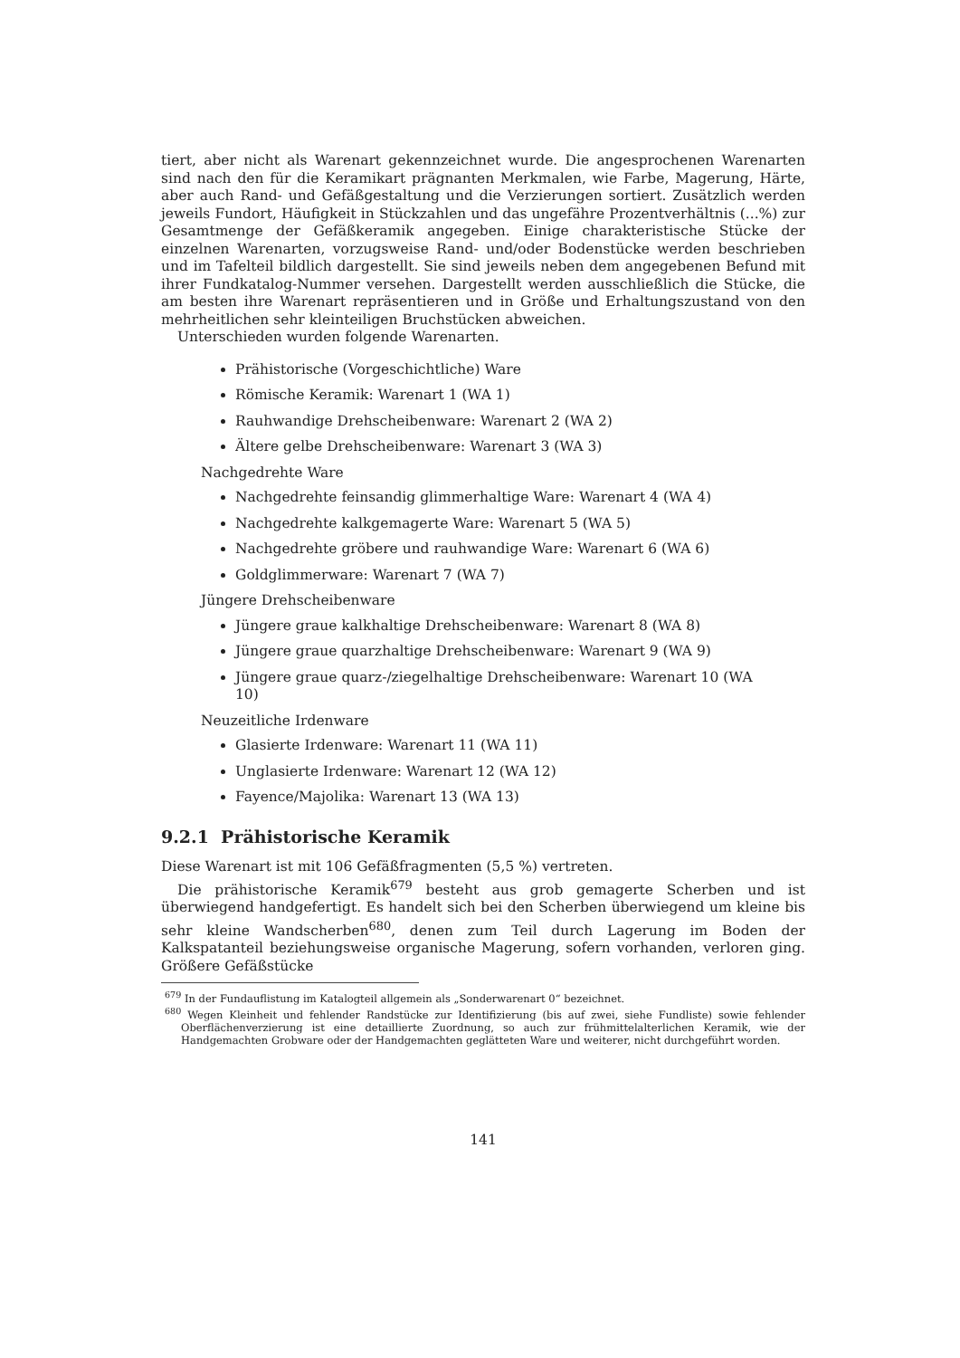tiert, aber nicht als Warenart gekennzeichnet wurde. Die angesprochenen Warenarten sind nach den für die Keramikart prägnanten Merkmalen, wie Farbe, Magerung, Härte, aber auch Rand- und Gefäßgestaltung und die Verzierungen sortiert. Zusätzlich werden jeweils Fundort, Häufigkeit in Stückzahlen und das ungefähre Prozentverhältnis (...%) zur Gesamtmenge der Gefäßkeramik angegeben. Einige charakteristische Stücke der einzelnen Warenarten, vorzugsweise Rand- und/oder Bodenstücke werden beschrieben und im Tafelteil bildlich dargestellt. Sie sind jeweils neben dem angegebenen Befund mit ihrer Fundkatalog-Nummer versehen. Dargestellt werden ausschließlich die Stücke, die am besten ihre Warenart repräsentieren und in Größe und Erhaltungszustand von den mehrheitlichen sehr kleinteiligen Bruchstücken abweichen.
Unterschieden wurden folgende Warenarten.
Prähistorische (Vorgeschichtliche) Ware
Römische Keramik: Warenart 1 (WA 1)
Rauhwandige Drehscheibenware: Warenart 2 (WA 2)
Ältere gelbe Drehscheibenware: Warenart 3 (WA 3)
Nachgedrehte Ware
Nachgedrehte feinsandig glimmerhaltige Ware: Warenart 4 (WA 4)
Nachgedrehte kalkgemagerte Ware: Warenart 5 (WA 5)
Nachgedrehte gröbere und rauhwandige Ware: Warenart 6 (WA 6)
Goldglimmerware: Warenart 7 (WA 7)
Jüngere Drehscheibenware
Jüngere graue kalkhaltige Drehscheibenware: Warenart 8 (WA 8)
Jüngere graue quarzhaltige Drehscheibenware: Warenart 9 (WA 9)
Jüngere graue quarz-/ziegelhaltige Drehscheibenware: Warenart 10 (WA 10)
Neuzeitliche Irdenware
Glasierte Irdenware: Warenart 11 (WA 11)
Unglasierte Irdenware: Warenart 12 (WA 12)
Fayence/Majolika: Warenart 13 (WA 13)
9.2.1 Prähistorische Keramik
Diese Warenart ist mit 106 Gefäßfragmenten (5,5 %) vertreten.
Die prähistorische Keramik<sup>679</sup> besteht aus grob gemagerte Scherben und ist überwiegend handgefertigt. Es handelt sich bei den Scherben überwiegend um kleine bis sehr kleine Wandscherben<sup>680</sup>, denen zum Teil durch Lagerung im Boden der Kalkspatanteil beziehungsweise organische Magerung, sofern vorhanden, verloren ging. Größere Gefäßstücke
<sup>679</sup> In der Fundauflistung im Katalogteil allgemein als „Sonderwarenart 0“ bezeichnet.
<sup>680</sup> Wegen Kleinheit und fehlender Randstücke zur Identifizierung (bis auf zwei, siehe Fundliste) sowie fehlender Oberflächenverzierung ist eine detaillierte Zuordnung, so auch zur frühmittelalterlichen Keramik, wie der Handgemachten Grobware oder der Handgemachten geglätteten Ware und weiterer, nicht durchgeführt worden.
141